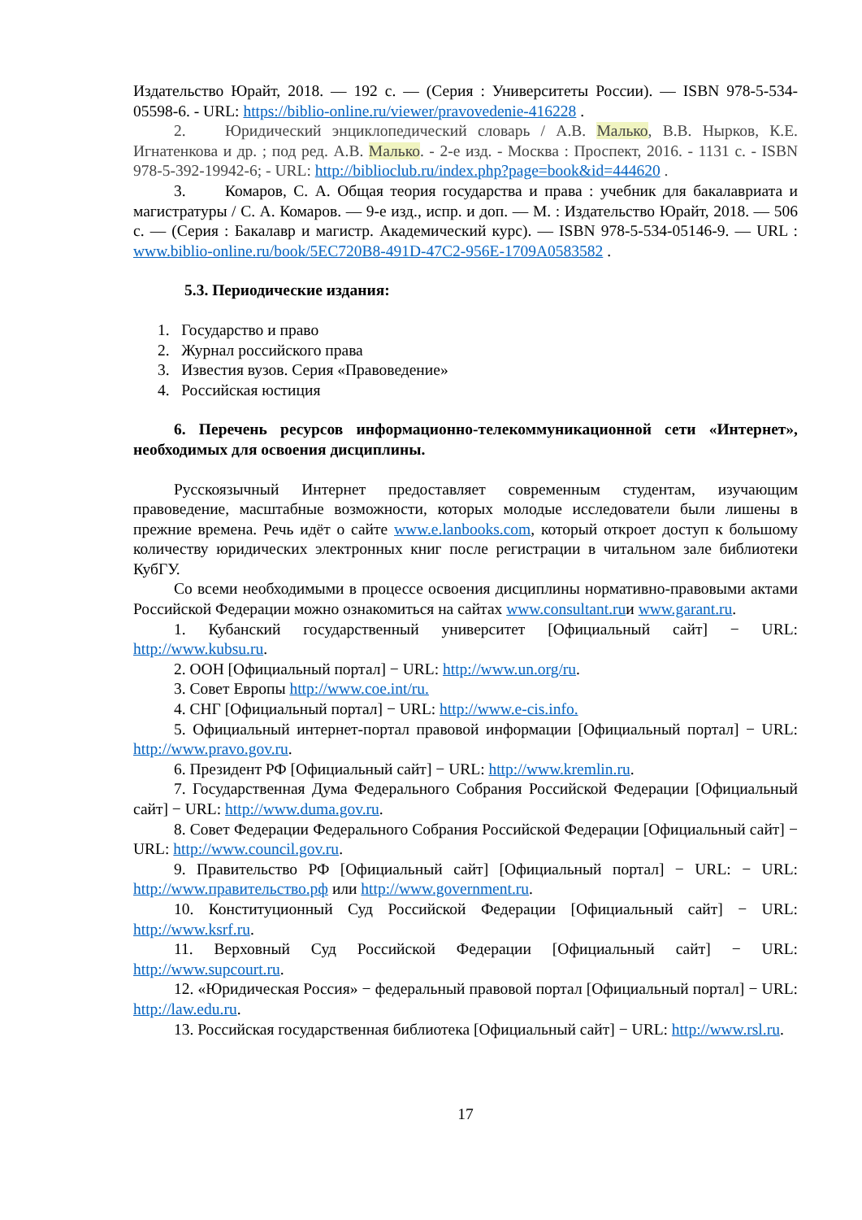Издательство Юрайт, 2018. — 192 с. — (Серия : Университеты России). — ISBN 978-5-534-05598-6. - URL: https://biblio-online.ru/viewer/pravovedenie-416228 .
2. Юридический энциклопедический словарь / А.В. Малько, В.В. Нырков, К.Е. Игнатенкова и др. ; под ред. А.В. Малько. - 2-е изд. - Москва : Проспект, 2016. - 1131 с. - ISBN 978-5-392-19942-6; - URL: http://biblioclub.ru/index.php?page=book&id=444620 .
3. Комаров, С. А. Общая теория государства и права : учебник для бакалавриата и магистратуры / С. А. Комаров. — 9-е изд., испр. и доп. — М. : Издательство Юрайт, 2018. — 506 с. — (Серия : Бакалавр и магистр. Академический курс). — ISBN 978-5-534-05146-9. — URL : www.biblio-online.ru/book/5EC720B8-491D-47C2-956E-1709A0583582 .
5.3. Периодические издания:
1. Государство и право
2. Журнал российского права
3. Известия вузов. Серия «Правоведение»
4. Российская юстиция
6. Перечень ресурсов информационно-телекоммуникационной сети «Интернет», необходимых для освоения дисциплины.
Русскоязычный Интернет предоставляет современным студентам, изучающим правоведение, масштабные возможности, которых молодые исследователи были лишены в прежние времена. Речь идёт о сайте www.e.lanbooks.com, который откроет доступ к большому количеству юридических электронных книг после регистрации в читальном зале библиотеки КубГУ.
Со всеми необходимыми в процессе освоения дисциплины нормативно-правовыми актами Российской Федерации можно ознакомиться на сайтах www.consultant.ruи www.garant.ru.
1. Кубанский государственный университет [Официальный сайт] − URL: http://www.kubsu.ru.
2. ООН [Официальный портал] − URL: http://www.un.org/ru.
3. Совет Европы http://www.coe.int/ru.
4. СНГ [Официальный портал] − URL: http://www.e-cis.info.
5. Официальный интернет-портал правовой информации [Официальный портал] − URL: http://www.pravo.gov.ru.
6. Президент РФ [Официальный сайт] − URL: http://www.kremlin.ru.
7. Государственная Дума Федерального Собрания Российской Федерации [Официальный сайт] − URL: http://www.duma.gov.ru.
8. Совет Федерации Федерального Собрания Российской Федерации [Официальный сайт] − URL: http://www.council.gov.ru.
9. Правительство РФ [Официальный сайт] [Официальный портал] − URL: − URL: http://www.правительство.рф или http://www.government.ru.
10. Конституционный Суд Российской Федерации [Официальный сайт] − URL: http://www.ksrf.ru.
11. Верховный Суд Российской Федерации [Официальный сайт] − URL: http://www.supcourt.ru.
12. «Юридическая Россия» − федеральный правовой портал [Официальный портал] − URL: http://law.edu.ru.
13. Российская государственная библиотека [Официальный сайт] − URL: http://www.rsl.ru.
17